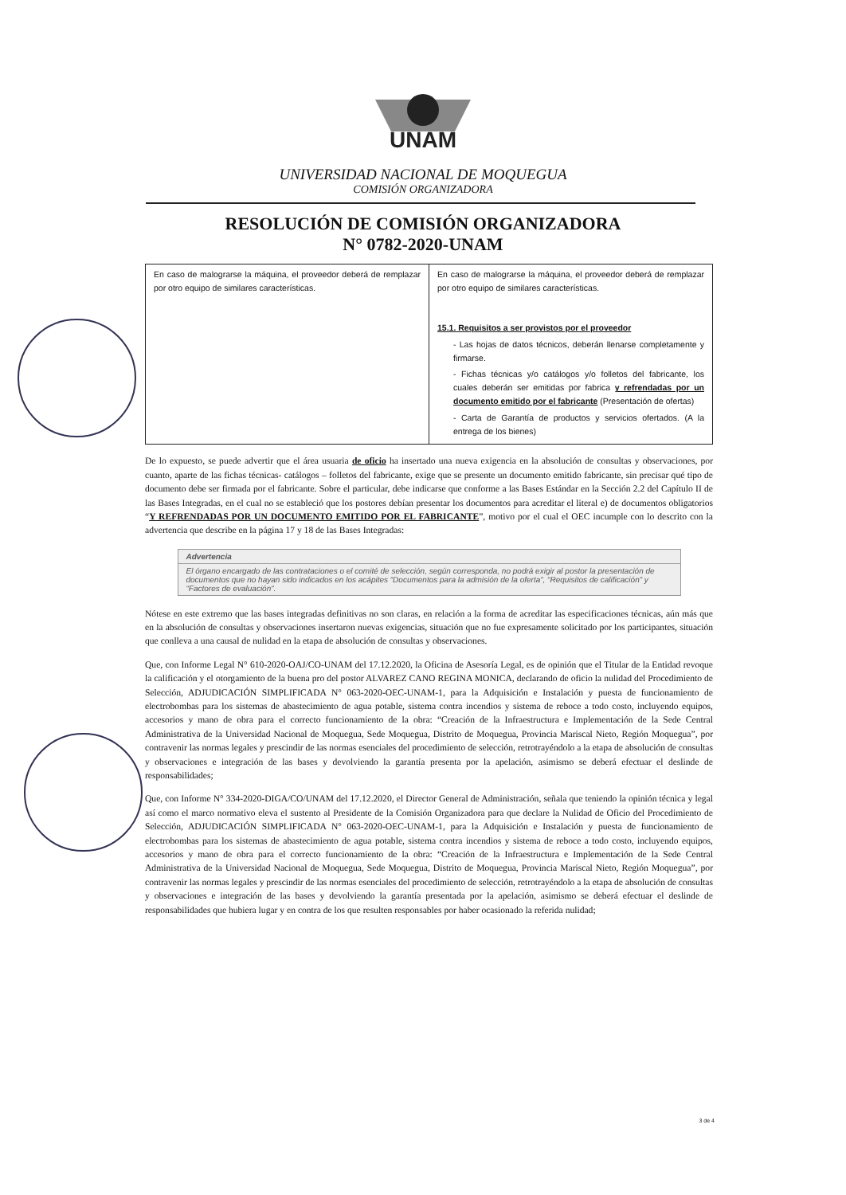UNAM
UNIVERSIDAD NACIONAL DE MOQUEGUA
COMISIÓN ORGANIZADORA
RESOLUCIÓN DE COMISIÓN ORGANIZADORA
N° 0782-2020-UNAM
| En caso de malograrse la máquina, el proveedor deberá de remplazar por otro equipo de similares características. | En caso de malograrse la máquina, el proveedor deberá de remplazar por otro equipo de similares características. 15.1. Requisitos a ser provistos por el proveedor - Las hojas de datos técnicos, deberán llenarse completamente y firmarse. - Fichas técnicas y/o catálogos y/o folletos del fabricante, los cuales deberán ser emitidas por fabrica y refrendadas por un documento emitido por el fabricante (Presentación de ofertas) - Carta de Garantía de productos y servicios ofertados. (A la entrega de los bienes) |
De lo expuesto, se puede advertir que el área usuaria de oficio ha insertado una nueva exigencia en la absolución de consultas y observaciones, por cuanto, aparte de las fichas técnicas- catálogos – folletos del fabricante, exige que se presente un documento emitido fabricante, sin precisar qué tipo de documento debe ser firmada por el fabricante. Sobre el particular, debe indicarse que conforme a las Bases Estándar en la Sección 2.2 del Capítulo II de las Bases Integradas, en el cual no se estableció que los postores debían presentar los documentos para acreditar el literal e) de documentos obligatorios “Y REFRENDADAS POR UN DOCUMENTO EMITIDO POR EL FABRICANTE”, motivo por el cual el OEC incumple con lo descrito con la advertencia que describe en la página 17 y 18 de las Bases Integradas:
Advertencia
El órgano encargado de las contrataciones o el comité de selección, según corresponda, no podrá exigir al postor la presentación de documentos que no hayan sido indicados en los acápites “Documentos para la admisión de la oferta”, “Requisitos de calificación” y “Factores de evaluación”.
Nótese en este extremo que las bases integradas definitivas no son claras, en relación a la forma de acreditar las especificaciones técnicas, aún más que en la absolución de consultas y observaciones insertaron nuevas exigencias, situación que no fue expresamente solicitado por los participantes, situación que conlleva a una causal de nulidad en la etapa de absolución de consultas y observaciones.
Que, con Informe Legal N° 610-2020-OAJ/CO-UNAM del 17.12.2020, la Oficina de Asesoría Legal, es de opinión que el Titular de la Entidad revoque la calificación y el otorgamiento de la buena pro del postor ALVAREZ CANO REGINA MONICA, declarando de oficio la nulidad del Procedimiento de Selección, ADJUDICACIÓN SIMPLIFICADA N° 063-2020-OEC-UNAM-1, para la Adquisición e Instalación y puesta de funcionamiento de electrobombas para los sistemas de abastecimiento de agua potable, sistema contra incendios y sistema de reboce a todo costo, incluyendo equipos, accesorios y mano de obra para el correcto funcionamiento de la obra: “Creación de la Infraestructura e Implementación de la Sede Central Administrativa de la Universidad Nacional de Moquegua, Sede Moquegua, Distrito de Moquegua, Provincia Mariscal Nieto, Región Moquegua”, por contravenir las normas legales y prescindir de las normas esenciales del procedimiento de selección, retrotrayéndolo a la etapa de absolución de consultas y observaciones e integración de las bases y devolviendo la garantía presenta por la apelación, asimismo se deberá efectuar el deslinde de responsabilidades;
Que, con Informe N° 334-2020-DIGA/CO/UNAM del 17.12.2020, el Director General de Administración, señala que teniendo la opinión técnica y legal así como el marco normativo eleva el sustento al Presidente de la Comisión Organizadora para que declare la Nulidad de Oficio del Procedimiento de Selección, ADJUDICACIÓN SIMPLIFICADA N° 063-2020-OEC-UNAM-1, para la Adquisición e Instalación y puesta de funcionamiento de electrobombas para los sistemas de abastecimiento de agua potable, sistema contra incendios y sistema de reboce a todo costo, incluyendo equipos, accesorios y mano de obra para el correcto funcionamiento de la obra: “Creación de la Infraestructura e Implementación de la Sede Central Administrativa de la Universidad Nacional de Moquegua, Sede Moquegua, Distrito de Moquegua, Provincia Mariscal Nieto, Región Moquegua”, por contravenir las normas legales y prescindir de las normas esenciales del procedimiento de selección, retrotrayéndolo a la etapa de absolución de consultas y observaciones e integración de las bases y devolviendo la garantía presentada por la apelación, asimismo se deberá efectuar el deslinde de responsabilidades que hubiera lugar y en contra de los que resulten responsables por haber ocasionado la referida nulidad;
3 de 4